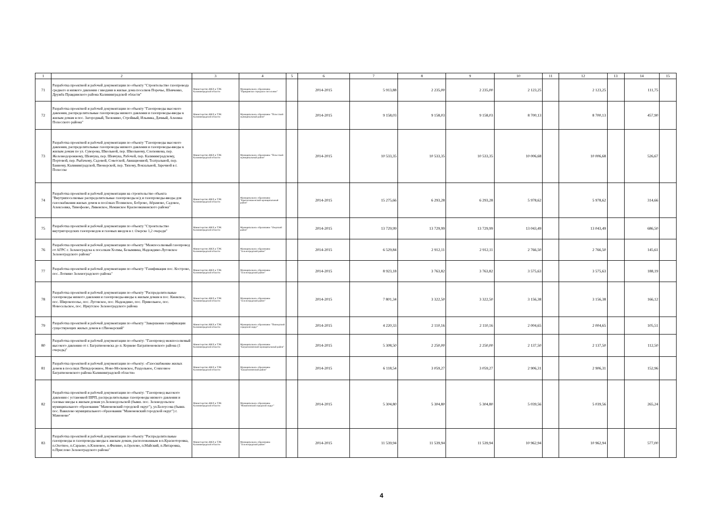| 1 | 2 | 3 | 4 | 5 | 6 | 7 | 8 | 9 | 10 | 11 | 12 | 13 | 14 | 15 |
| --- | --- | --- | --- | --- | --- | --- | --- | --- | --- | --- | --- | --- | --- | --- |
| 71 | Разработка проектной и рабочей документации по объекту "Строительство газопровода среднего и низкого давления с вводами в жилые дома поселков Поречье, Шевченко, Дружба Правдинского района Калининградской области" | Министерство ЖКХ и ТЭК Калининградской области | Муниципальное образование "Правдинское городское поселение" | | 2014-2015 | 5 913,88 | 2 235,00 | 2 235,00 | 2 123,25 | | 2 123,25 | | 111,75 | |
| 72 | Разработка проектной и рабочей документации по объекту "Газопроводы высокого давления, распределительные газопроводы низкого давления и газопроводы-вводы к жилым домам в пос. Загородный, Тюленино, Стройный, Ильинка, Дачный, Алеевка Полесского района" | Министерство ЖКХ и ТЭК Калининградской области | Муниципальное образование "Полесский муниципальный район" | | 2014-2015 | 9 158,03 | 9 158,03 | 9 158,03 | 8 700,13 | | 8 700,13 | | 457,90 | |
| 73 | Разработка проектной и рабочей документации по объекту "Газопроводы высокого давления, распределительные газопроводы низкого давления и газопроводы-вводы к жилым домам по ул. Суворова, Школьной, пер. Школьному, Слепенкова, пер. Железнодорожному, Шевчука, пер. Шевчука, Рабочей, пер. Калининградскому, Портовой, пер. Рыбачему, Садовой, Советской, Авиационной, Театральной, пер. Банному, Калининградской, Пионерской, пер. Тихому, Вокзальной, Заречной в г. Полесске | Министерство ЖКХ и ТЭК Калининградской области | Муниципальное образование "Полесский муниципальный район" | | 2014-2015 | 10 533,35 | 10 533,35 | 10 533,35 | 10 006,68 | | 10 006,68 | | 526,67 | |
| 74 | Разработка проектной и рабочей документации на строительство объекта "Внутрипоселковые распределительные газопроводы н/д и газопроводы-вводы для газоснабжения жилых домов в посёлках Полянское, Боброво, Абрамово, Садовое, Алексеевка, Тимофеево, Ливенское, Неманское Краснознаменского района" | Министерство ЖКХ и ТЭК Калининградской области | Муниципальное образование "Краснознаменский муниципальный район" | | 2014-2015 | 15 275,66 | 6 293,28 | 6 293,28 | 5 978,62 | | 5 978,62 | | 314,66 | |
| 75 | Разработка проектной и рабочей документации по объекту "Строительство внутригородских газопроводов и газовых вводов в г. Озерске 1,2 очереди" | Министерство ЖКХ и ТЭК Калининградской области | Муниципальное образование "Озерский район" | | 2014-2015 | 13 729,99 | 13 729,99 | 13 729,99 | 13 043,49 | | 13 043,49 | | 686,50 | |
| 76 | Разработка проектной и рабочей документации по объекту "Межпоселковый газопровод от АГРС г. Зеленоградска к поселкам Холмы, Безымянка, Надеждино-Луговское Зеленоградского района" | Министерство ЖКХ и ТЭК Калининградской области | Муниципальное образование "Зеленоградский район" | | 2014-2015 | 6 529,84 | 2 912,11 | 2 912,11 | 2 766,50 | | 2 766,50 | | 145,61 | |
| 77 | Разработка проектной и рабочей документации по объекту "Газификация пос. Кострово, пос. Логвино Зеленоградского района" | Министерство ЖКХ и ТЭК Калининградской области | Муниципальное образование "Зеленоградский район" | | 2014-2015 | 8 923,18 | 3 763,82 | 3 763,82 | 3 575,63 | | 3 575,63 | | 188,19 | |
| 78 | Разработка проектной и рабочей документации по объекту "Распределительные газопроводы низкого давления и газопроводы-вводы к жилым домам в пос. Киевское, пос. Широкополье, пос. Луговское, пос. Надеждино, пос. Привольное, пос. Новосельское, пос. Иркутское Зеленоградского района | Министерство ЖКХ и ТЭК Калининградской области | Муниципальное образование "Зеленоградский район" | | 2014-2015 | 7 801,34 | 3 322,50 | 3 322,50 | 3 156,38 | | 3 156,38 | | 166,12 | |
| 79 | Разработка проектной и рабочей документации по объекту "Завершение газификации существующих жилых домов в г.Пионерский" | Министерство ЖКХ и ТЭК Калининградской области | Муниципальное образование "Пионерский городской округ" | | 2014-2015 | 4 220,33 | 2 110,16 | 2 110,16 | 2 004,65 | | 2 004,65 | | 105,51 | |
| 80 | Разработка проектной и рабочей документации по объекту: "Газопровод межпоселковый высокого давления от г. Багратионовска до п. Корнево Багратионовского района (1 очередь)" | Министерство ЖКХ и ТЭК Калининградской области | Муниципальное образование "Багратионовский муниципальный район" | | 2014-2015 | 5 308,50 | 2 250,00 | 2 250,00 | 2 137,50 | | 2 137,50 | | 112,50 | |
| 81 | Разработка проектной и рабочей документации по объекту: «Газоснабжение жилых домов в поселках Пятидорожное, Ново-Московское, Раздольное, Совхозное Багратионовского района Калининградской области» | Министерство ЖКХ и ТЭК Калининградской области | Муниципальное образование "Багратионовский район" | | 2014-2015 | 6 118,54 | 3 059,27 | 3 059,27 | 2 906,31 | | 2 906,31 | | 152,96 | |
| 82 | Разработка проектной и рабочей документации по объекту: "Газопровод высокого давления с установкой ШРП, распределительные газопроводы низкого давления и газовые вводы к жилым домам ул.Зеленодольской (бывш. пос. Зеленодольское муниципального образования "Мамоновский городской округ"), ул.Белоусова (бывш. пос. Вавилово муниципального образования "Мамоновский городской округ") г. Мамоново" | Министерство ЖКХ и ТЭК Калининградской области | Муниципальное образование "Мамоновский городской округ" | | 2014-2015 | 5 304,80 | 5 304,80 | 5 304,80 | 5 039,56 | | 5 039,56 | | 265,24 | |
| 83 | Разработка проектной и рабочей документации по объекту "Распределительные газопроводы и газопроводы вводы к жилым домам, расположенным в п.Красноторовка, п.Охотное, п.Сараево, п.Кленовое, п.Филино, п.Орехово, п.Майский, п.Янтаровка, п.Прислово Зеленоградского района" | Министерство ЖКХ и ТЭК Калининградской области | Муниципальное образование "Зеленоградский район" | | 2014-2015 | 11 539,94 | 11 539,94 | 11 539,94 | 10 962,94 | | 10 962,94 | | 577,00 | |
4